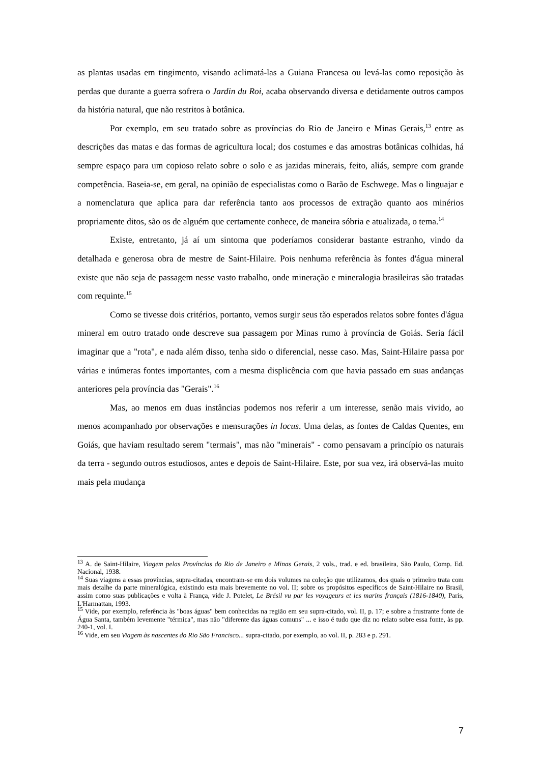as plantas usadas em tingimento, visando aclimatá-las a Guiana Francesa ou levá-las como reposição às perdas que durante a guerra sofrera o Jardin du Roi, acaba observando diversa e detidamente outros campos da história natural, que não restritos à botânica.
Por exemplo, em seu tratado sobre as províncias do Rio de Janeiro e Minas Gerais,<sup>13</sup> entre as descrições das matas e das formas de agricultura local; dos costumes e das amostras botânicas colhidas, há sempre espaço para um copioso relato sobre o solo e as jazidas minerais, feito, aliás, sempre com grande competência. Baseia-se, em geral, na opinião de especialistas como o Barão de Eschwege. Mas o linguajar e a nomenclatura que aplica para dar referência tanto aos processos de extração quanto aos minérios propriamente ditos, são os de alguém que certamente conhece, de maneira sóbria e atualizada, o tema.<sup>14</sup>
Existe, entretanto, já aí um sintoma que poderíamos considerar bastante estranho, vindo da detalhada e generosa obra de mestre de Saint-Hilaire. Pois nenhuma referência às fontes d'água mineral existe que não seja de passagem nesse vasto trabalho, onde mineração e mineralogia brasileiras são tratadas com requinte.<sup>15</sup>
Como se tivesse dois critérios, portanto, vemos surgir seus tão esperados relatos sobre fontes d'água mineral em outro tratado onde descreve sua passagem por Minas rumo à província de Goiás. Seria fácil imaginar que a "rota", e nada além disso, tenha sido o diferencial, nesse caso. Mas, Saint-Hilaire passa por várias e inúmeras fontes importantes, com a mesma displicência com que havia passado em suas andanças anteriores pela província das "Gerais".<sup>16</sup>
Mas, ao menos em duas instâncias podemos nos referir a um interesse, senão mais vivido, ao menos acompanhado por observações e mensurações in locus. Uma delas, as fontes de Caldas Quentes, em Goiás, que haviam resultado serem "termais", mas não "minerais" - como pensavam a princípio os naturais da terra - segundo outros estudiosos, antes e depois de Saint-Hilaire. Este, por sua vez, irá observá-las muito mais pela mudança
<sup>13</sup> A. de Saint-Hilaire, Viagem pelas Províncias do Rio de Janeiro e Minas Gerais, 2 vols., trad. e ed. brasileira, São Paulo, Comp. Ed. Nacional, 1938.
<sup>14</sup> Suas viagens a essas províncias, supra-citadas, encontram-se em dois volumes na coleção que utilizamos, dos quais o primeiro trata com mais detalhe da parte mineralógica, existindo esta mais brevemente no vol. II; sobre os propósitos específicos de Saint-Hilaire no Brasil, assim como suas publicações e volta à França, vide J. Potelet, Le Brésil vu par les voyageurs et les marins français (1816-1840), Paris, L'Harmattan, 1993.
<sup>15</sup> Vide, por exemplo, referência às "boas águas" bem conhecidas na região em seu supra-citado, vol. II, p. 17; e sobre a frustrante fonte de Água Santa, também levemente "térmica", mas não "diferente das águas comuns" ... e isso é tudo que diz no relato sobre essa fonte, às pp. 240-1, vol. I.
<sup>16</sup> Vide, em seu Viagem às nascentes do Rio São Francisco... supra-citado, por exemplo, ao vol. II, p. 283 e p. 291.
7